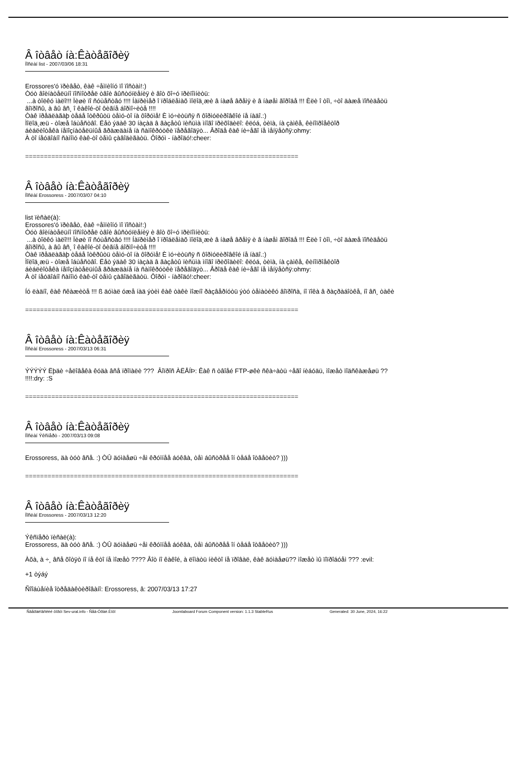Â îòâåò íà:Êàòåãîðèÿ
Ïîñëàí list - 2007/03/06 18:31
Erossores'ó ïðèâåò, êàê ÷åìïèîíó ïî ïîñòàì!:)
Òóò âîèíàòåëüíî ïîñìîòðåë òâîè âûñòóïëåíèÿ è âîò õî÷ó ïðèïîìíèòü:
...à òîëêó ìàëî!!! Ïèøè ïî ñóùåñòâó !!!! Íàïðèìåð î ïðîáëåìàõ ìîëîä¸æè â íàøå âðåìÿ è â íàøåì ãîðîäå !!! Èëè î òîì, ÷òî äàæå ïîñèäåòü
âîïðîñû, à âû âñ¸ î êàêîé-òî ôèãíå áîðìî÷èòå !!!!
Òàê ïðåäëàãàþ òåáå îòêðûòü òåìó-òî íà ôîðóìå! È ìó÷èòüñÿ ñ ôîðìóëèðîâêîé íå íàäî.:)
Ìîëîä¸æü - òîæå îáùåñòâî. Ëåò ýäàê 30 íàçàä â ãàçåòû ïèñüìà ìíîãî ïðèõîäèëî: êëóá, òèïà, íà çàìêå, êèíîïðîåêòîð
áèáëèîòåêà íåïîçíàòåëüíûå ãðàæäàíå íà ñàìîêðóòêè ïåðåâîäÿò... Âðîäå êàê íè÷åãî íå ìåíÿåòñÿ:ohmy:
À òî íåóäîáíî ñàìîìó êàê-òî òåìû çàâîäèãàòü. Ôîðóì - íàðîäó!:cheer:
=========================================================================
Â îòâåò íà:Êàòåãîðèÿ
Ïîñëàí Erossoress - 2007/03/07 04:10
list ïèñàë(à):
Erossores'ó ïðèâåò, êàê ÷åìïèîíó ïî ïîñòàì!:)
Òóò âîèíàòåëüíî ïîñìîòðåë òâîè âûñòóïëåíèÿ è âîò õî÷ó ïðèïîìíèòü:
...à òîëêó ìàëî!!! Ïèøè ïî ñóùåñòâó !!!! Íàïðèìåð î ïðîáëåìàõ ìîëîä¸æè â íàøå âðåìÿ è â íàøåì ãîðîäå !!! Èëè î òîì, ÷òî äàæå ïîñèäåòü
âîïðîñû, à âû âñ¸ î êàêîé-òî ôèãíå áîðìî÷èòå !!!!
Òàê ïðåäëàãàþ òåáå îòêðûòü òåìó-òî íà ôîðóìå! È ìó÷èòüñÿ ñ ôîðìóëèðîâêîé íå íàäî.:)
Ìîëîä¸æü - òîæå îáùåñòâî. Ëåò ýäàê 30 íàçàä â ãàçåòû ïèñüìà ìíîãî ïðèõîäèëî: êëóá, òèïà, íà çàìêå, êèíîïðîåêòîð
áèáëèîòåêà íåïîçíàòåëüíûå ãðàæäàíå íà ñàìîêðóòêè ïåðåâîäÿò... Âðîäå êàê íè÷åãî íå ìåíÿåòñÿ:ohmy:
À òî íåóäîáíî ñàìîìó êàê-òî òåìû çàâîäèãàòü. Ôîðóì - íàðîäó!:cheer:
Íó ëàäíî, êàê ñêàæèòå !!! ß äóìàë óæå íàä ýòèì êàê òàêè ìîæíî ðàçâåðíóòü ýòó òåìàòèêó âîïðîñà, íî ïîêà â ðàçðàáîòêå, íî âñ¸ òàêè
=========================================================================
Â îòâåò íà:Êàòåãîðèÿ
Ïîñëàí Erossoress - 2007/03/13 06:31
ÝÝÝÝÝ Ëþäè ÷åëîâåêà êóäà âñå ïðîïàëè ??? Âîïðîñ ÀËÅÍÞ: Êàê ñ òâîåé FTP-øêè ñêà÷àòü ÷åãî íèáóäü, ìîæåò ïîäñêàæåøü ??
!!!!:dry: :S
=========================================================================
Â îòâåò íà:Êàòåãîðèÿ
Ïîñëàí Ýêñïåðò - 2007/03/13 09:08
Erossoress, äà òóò âñå. :) ÒÛ äóìàåøü ÷åì êðóïíåå áóêâà, òåì áûñòðåå îí òåáå îòâåòèò? )))
=========================================================================
Â îòâåò íà:Êàòåãîðèÿ
Ïîñëàí Erossoress - 2007/03/13 12:20
Ýêñïåðò ïèñàë(à):
Erossoress, äà òóò âñå. :) ÒÛ äóìàåøü ÷åì êðóïíåå áóêâà, òåì áûñòðåå îí òåáå îòâåòèò? )))
Àõà, à ÷¸ âñå õîòÿò íî íå êòî íå ìîæåò ???? Âîò íî êàêîé, à ëîìàòü íèêòî íå ïðîâàë, êàê äóìàåøü?? ìîæåò ìû ïîïðîáóåì ??? :evil:
+1 òýáý
Ñîîáùåíèå îòðåäàêòèðîâàíî: Erossoress, â: 2007/03/13 17:27
Ñâåðäëîâñêèé ôîðóì Sev-ural.info - Ñåâ-Óðàë.Èíôî Joomlaboard Forum Component version: 1.1.3 StableRus Generated: 30 June, 2024, 16:22